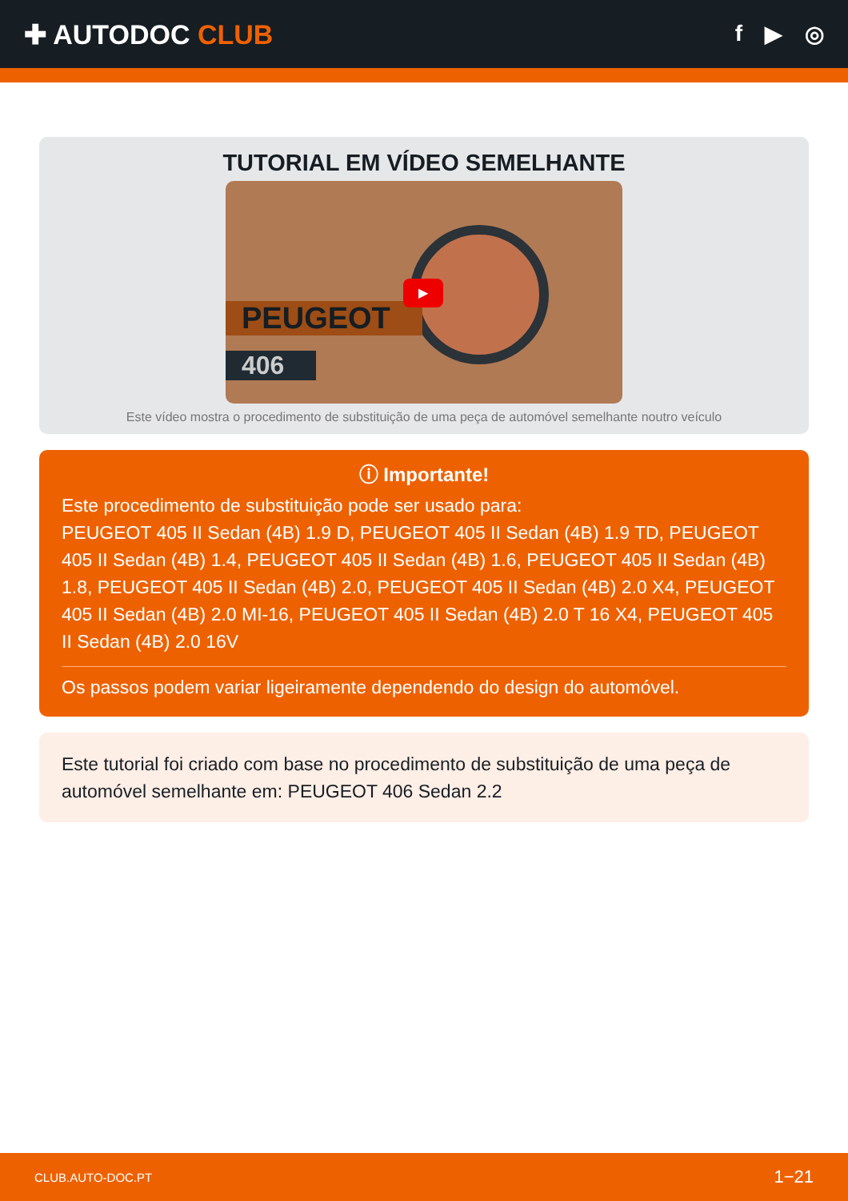✚ AUTODOC CLUB
f ▶ ◎
TUTORIAL EM VÍDEO SEMELHANTE
PEUGEOT
406
▶
Este vídeo mostra o procedimento de substituição de uma peça de automóvel semelhante noutro veículo
ⓘ Importante!
Este procedimento de substituição pode ser usado para:
PEUGEOT 405 II Sedan (4B) 1.9 D, PEUGEOT 405 II Sedan (4B) 1.9 TD, PEUGEOT 405 II Sedan (4B) 1.4, PEUGEOT 405 II Sedan (4B) 1.6, PEUGEOT 405 II Sedan (4B) 1.8, PEUGEOT 405 II Sedan (4B) 2.0, PEUGEOT 405 II Sedan (4B) 2.0 X4, PEUGEOT 405 II Sedan (4B) 2.0 MI-16, PEUGEOT 405 II Sedan (4B) 2.0 T 16 X4, PEUGEOT 405 II Sedan (4B) 2.0 16V
Os passos podem variar ligeiramente dependendo do design do automóvel.
Este tutorial foi criado com base no procedimento de substituição de uma peça de automóvel semelhante em: PEUGEOT 406 Sedan 2.2
CLUB.AUTO-DOC.PT 1−21